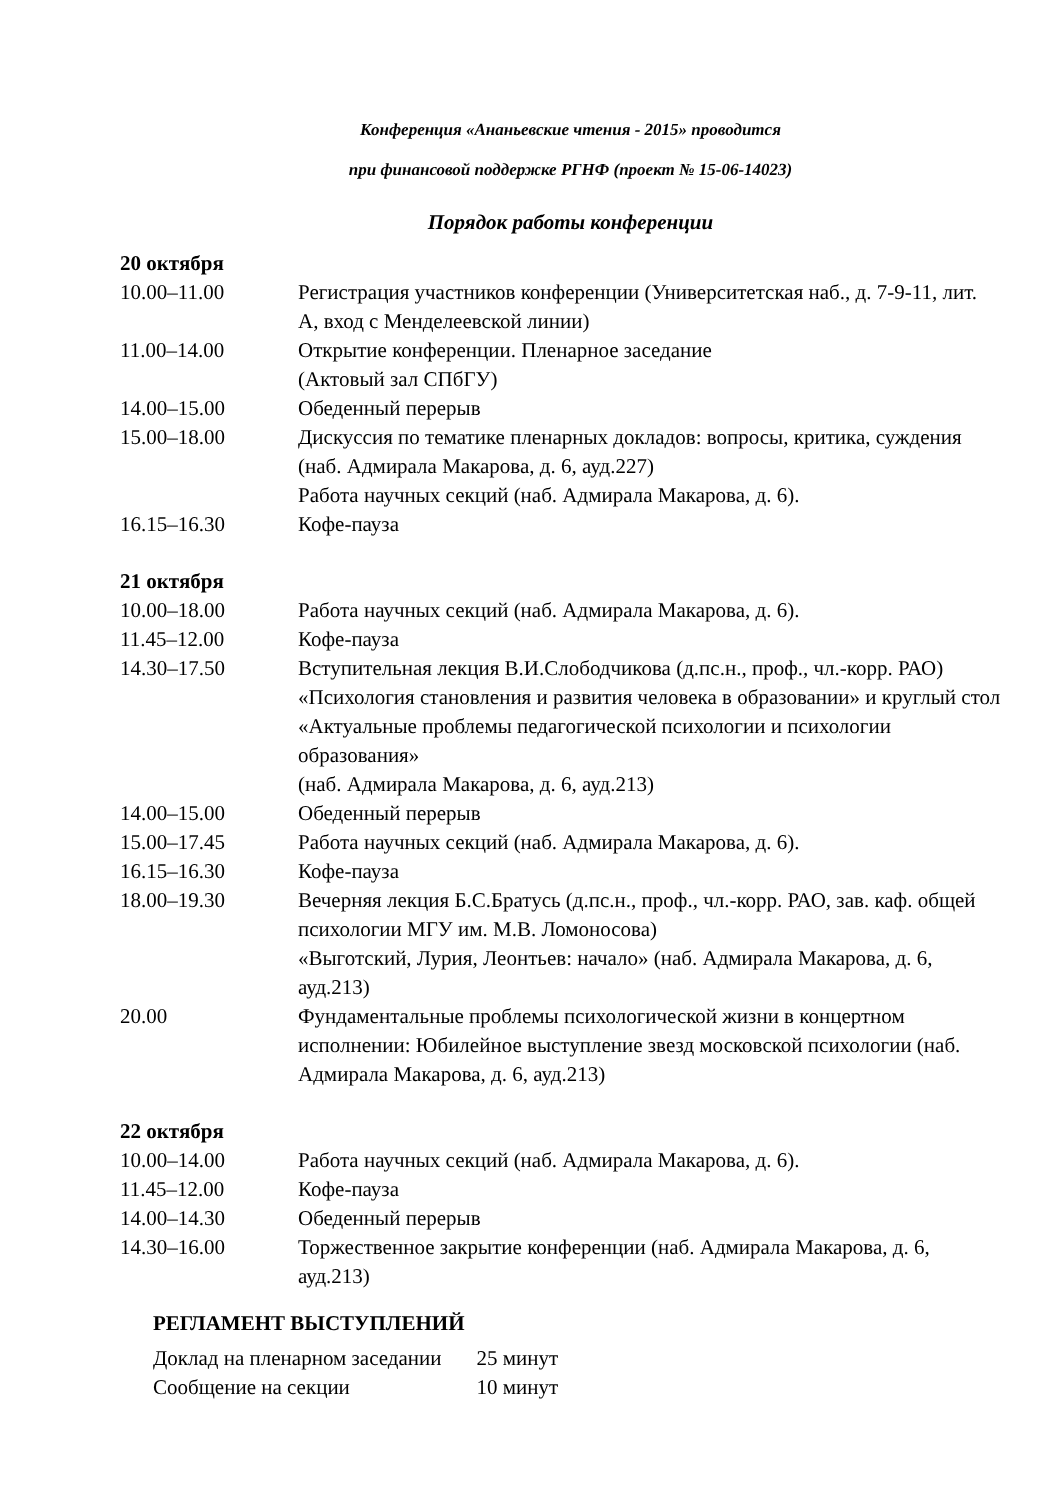Конференция «Ананьевские чтения - 2015» проводится
при финансовой поддержке РГНФ (проект № 15-06-14023)
Порядок работы конференции
20 октября
| 10.00–11.00 | Регистрация участников конференции (Университетская наб., д. 7-9-11, лит. А, вход с Менделеевской линии) |
| 11.00–14.00 | Открытие конференции. Пленарное заседание (Актовый зал СПбГУ) |
| 14.00–15.00 | Обеденный перерыв |
| 15.00–18.00 | Дискуссия по тематике пленарных докладов: вопросы, критика, суждения (наб. Адмирала Макарова, д. 6, ауд.227) Работа научных секций (наб. Адмирала Макарова, д. 6). |
| 16.15–16.30 | Кофе-пауза |
21 октября
| 10.00–18.00 | Работа научных секций (наб. Адмирала Макарова, д. 6). |
| 11.45–12.00 | Кофе-пауза |
| 14.30–17.50 | Вступительная лекция В.И.Слободчикова (д.пс.н., проф., чл.-корр. РАО) «Психология становления и развития человека в образовании» и круглый стол «Актуальные проблемы педагогической психологии и психологии образования» (наб. Адмирала Макарова, д. 6, ауд.213) |
| 14.00–15.00 | Обеденный перерыв |
| 15.00–17.45 | Работа научных секций (наб. Адмирала Макарова, д. 6). |
| 16.15–16.30 | Кофе-пауза |
| 18.00–19.30 | Вечерняя лекция Б.С.Братусь (д.пс.н., проф., чл.-корр. РАО, зав. каф. общей психологии МГУ им. М.В. Ломоносова) «Выготский, Лурия, Леонтьев: начало» (наб. Адмирала Макарова, д. 6, ауд.213) |
| 20.00 | Фундаментальные проблемы психологической жизни в концертном исполнении: Юбилейное выступление звезд московской психологии (наб. Адмирала Макарова, д. 6, ауд.213) |
22 октября
| 10.00–14.00 | Работа научных секций (наб. Адмирала Макарова, д. 6). |
| 11.45–12.00 | Кофе-пауза |
| 14.00–14.30 | Обеденный перерыв |
| 14.30–16.00 | Торжественное закрытие конференции (наб. Адмирала Макарова, д. 6, ауд.213) |
РЕГЛАМЕНТ ВЫСТУПЛЕНИЙ
| Доклад на пленарном заседании | 25 минут |
| Сообщение на секции | 10 минут |